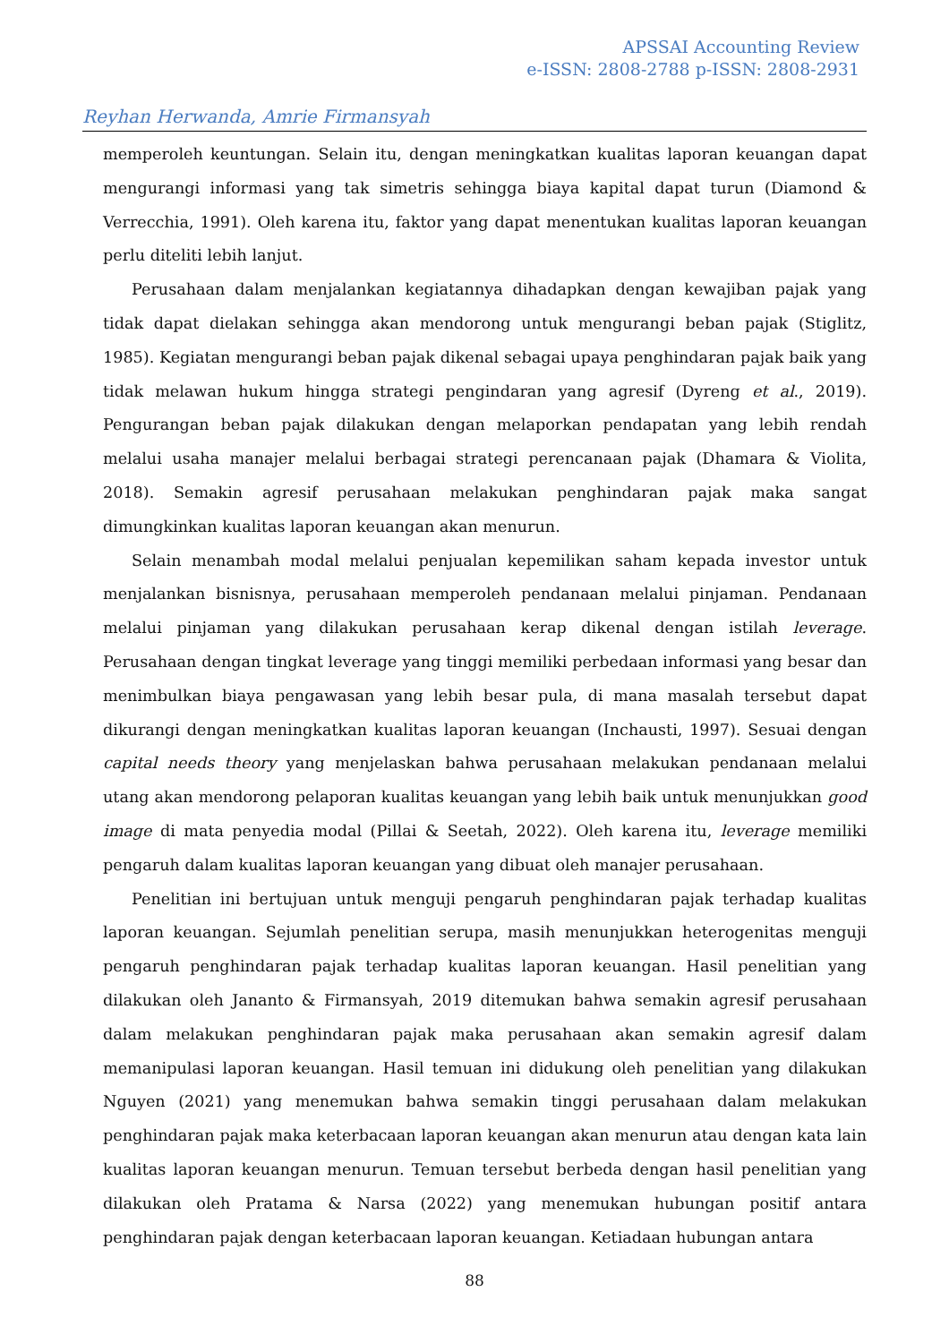APSSAI Accounting Review
e-ISSN: 2808-2788 p-ISSN: 2808-2931
Reyhan Herwanda, Amrie Firmansyah
memperoleh keuntungan. Selain itu, dengan meningkatkan kualitas laporan keuangan dapat mengurangi informasi yang tak simetris sehingga biaya kapital dapat turun (Diamond & Verrecchia, 1991). Oleh karena itu, faktor yang dapat menentukan kualitas laporan keuangan perlu diteliti lebih lanjut.
Perusahaan dalam menjalankan kegiatannya dihadapkan dengan kewajiban pajak yang tidak dapat dielakan sehingga akan mendorong untuk mengurangi beban pajak (Stiglitz, 1985). Kegiatan mengurangi beban pajak dikenal sebagai upaya penghindaran pajak baik yang tidak melawan hukum hingga strategi pengindaran yang agresif (Dyreng et al., 2019). Pengurangan beban pajak dilakukan dengan melaporkan pendapatan yang lebih rendah melalui usaha manajer melalui berbagai strategi perencanaan pajak (Dhamara & Violita, 2018). Semakin agresif perusahaan melakukan penghindaran pajak maka sangat dimungkinkan kualitas laporan keuangan akan menurun.
Selain menambah modal melalui penjualan kepemilikan saham kepada investor untuk menjalankan bisnisnya, perusahaan memperoleh pendanaan melalui pinjaman. Pendanaan melalui pinjaman yang dilakukan perusahaan kerap dikenal dengan istilah leverage. Perusahaan dengan tingkat leverage yang tinggi memiliki perbedaan informasi yang besar dan menimbulkan biaya pengawasan yang lebih besar pula, di mana masalah tersebut dapat dikurangi dengan meningkatkan kualitas laporan keuangan (Inchausti, 1997). Sesuai dengan capital needs theory yang menjelaskan bahwa perusahaan melakukan pendanaan melalui utang akan mendorong pelaporan kualitas keuangan yang lebih baik untuk menunjukkan good image di mata penyedia modal (Pillai & Seetah, 2022). Oleh karena itu, leverage memiliki pengaruh dalam kualitas laporan keuangan yang dibuat oleh manajer perusahaan.
Penelitian ini bertujuan untuk menguji pengaruh penghindaran pajak terhadap kualitas laporan keuangan. Sejumlah penelitian serupa, masih menunjukkan heterogenitas menguji pengaruh penghindaran pajak terhadap kualitas laporan keuangan. Hasil penelitian yang dilakukan oleh Jananto & Firmansyah, 2019 ditemukan bahwa semakin agresif perusahaan dalam melakukan penghindaran pajak maka perusahaan akan semakin agresif dalam memanipulasi laporan keuangan. Hasil temuan ini didukung oleh penelitian yang dilakukan Nguyen (2021) yang menemukan bahwa semakin tinggi perusahaan dalam melakukan penghindaran pajak maka keterbacaan laporan keuangan akan menurun atau dengan kata lain kualitas laporan keuangan menurun. Temuan tersebut berbeda dengan hasil penelitian yang dilakukan oleh Pratama & Narsa (2022) yang menemukan hubungan positif antara penghindaran pajak dengan keterbacaan laporan keuangan. Ketiadaan hubungan antara
88